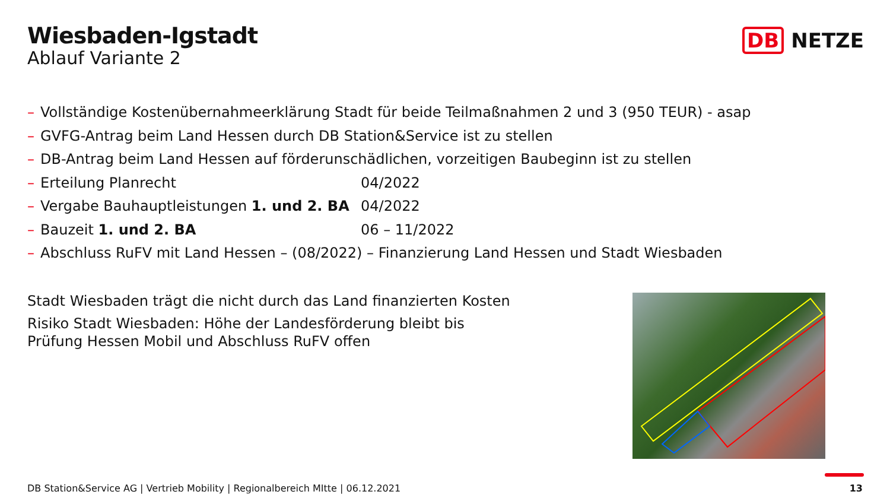Wiesbaden-Igstadt
Ablauf Variante 2
DB NETZE
– Vollständige Kostenübernahmeerklärung Stadt für beide Teilmaßnahmen 2 und 3 (950 TEUR) - asap
– GVFG-Antrag beim Land Hessen durch DB Station&Service ist zu stellen
– DB-Antrag beim Land Hessen auf förderunschädlichen, vorzeitigen Baubeginn ist zu stellen
– Erteilung Planrecht 04/2022
– Vergabe Bauhauptleistungen 1. und 2. BA 04/2022
– Bauzeit 1. und 2. BA 06 – 11/2022
– Abschluss RuFV mit Land Hessen – (08/2022) – Finanzierung Land Hessen und Stadt Wiesbaden
Stadt Wiesbaden trägt die nicht durch das Land finanzierten Kosten
Risiko Stadt Wiesbaden: Höhe der Landesförderung bleibt bis Prüfung Hessen Mobil und Abschluss RuFV offen
DB Station&Service AG | Vertrieb Mobility | Regionalbereich MItte | 06.12.2021 13